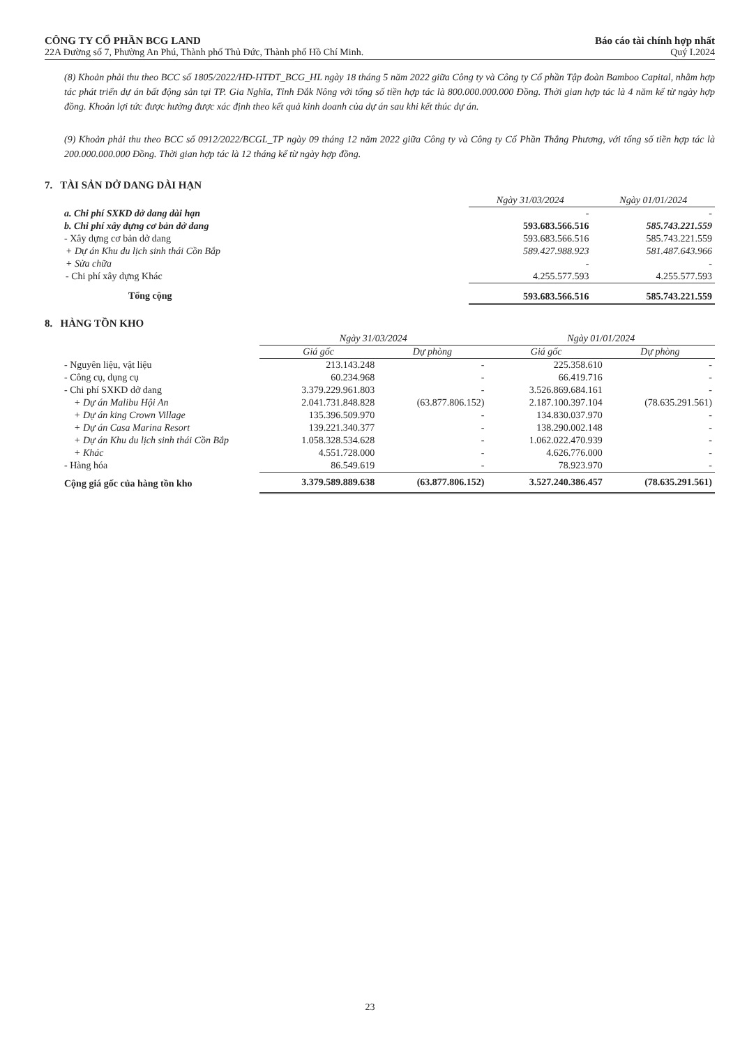CÔNG TY CỔ PHẦN BCG LAND Báo cáo tài chính hợp nhất
22A Đường số 7, Phường An Phú, Thành phố Thủ Đức, Thành phố Hồ Chí Minh. Quý I.2024
(8) Khoản phải thu theo BCC số 1805/2022/HĐ-HTĐT_BCG_HL ngày 18 tháng 5 năm 2022 giữa Công ty và Công ty Cổ phần Tập đoàn Bamboo Capital, nhằm hợp tác phát triển dự án bất động sản tại TP. Gia Nghĩa, Tỉnh Đắk Nông với tổng số tiền hợp tác là 800.000.000.000 Đồng. Thời gian hợp tác là 4 năm kể từ ngày hợp đồng. Khoản lợi tức được hưởng được xác định theo kết quả kinh doanh của dự án sau khi kết thúc dự án.
(9) Khoản phải thu theo BCC số 0912/2022/BCGL_TP ngày 09 tháng 12 năm 2022 giữa Công ty và Công ty Cổ Phần Thắng Phương, với tổng số tiền hợp tác là 200.000.000.000 Đồng. Thời gian hợp tác là 12 tháng kể từ ngày hợp đồng.
7. TÀI SẢN DỞ DANG DÀI HẠN
| | Ngày 31/03/2024 | Ngày 01/01/2024 |
| --- | --- | --- |
| a. Chi phí SXKD dở dang dài hạn | - | - |
| b. Chi phí xây dựng cơ bản dở dang | 593.683.566.516 | 585.743.221.559 |
| - Xây dựng cơ bản dở dang | 593.683.566.516 | 585.743.221.559 |
| + Dự án Khu du lịch sinh thái Cồn Bắp | 589.427.988.923 | 581.487.643.966 |
| + Sửa chữa | - | - |
| - Chi phí xây dựng Khác | 4.255.577.593 | 4.255.577.593 |
| Tổng cộng | 593.683.566.516 | 585.743.221.559 |
8. HÀNG TỒN KHO
| | Ngày 31/03/2024 | | Ngày 01/01/2024 | |
| --- | --- | --- | --- | --- |
| | Giá gốc | Dự phòng | Giá gốc | Dự phòng |
| - Nguyên liệu, vật liệu | 213.143.248 | - | 225.358.610 | - |
| - Công cụ, dụng cụ | 60.234.968 | - | 66.419.716 | - |
| - Chi phí SXKD dở dang | 3.379.229.961.803 | - | 3.526.869.684.161 | - |
| + Dự án Malibu Hội An | 2.041.731.848.828 | (63.877.806.152) | 2.187.100.397.104 | (78.635.291.561) |
| + Dự án king Crown Village | 135.396.509.970 | - | 134.830.037.970 | - |
| + Dự án Casa Marina Resort | 139.221.340.377 | - | 138.290.002.148 | - |
| + Dự án Khu du lịch sinh thái Cồn Bắp | 1.058.328.534.628 | - | 1.062.022.470.939 | - |
| + Khác | 4.551.728.000 | - | 4.626.776.000 | - |
| - Hàng hóa | 86.549.619 | - | 78.923.970 | - |
| Cộng giá gốc của hàng tồn kho | 3.379.589.889.638 | (63.877.806.152) | 3.527.240.386.457 | (78.635.291.561) |
23